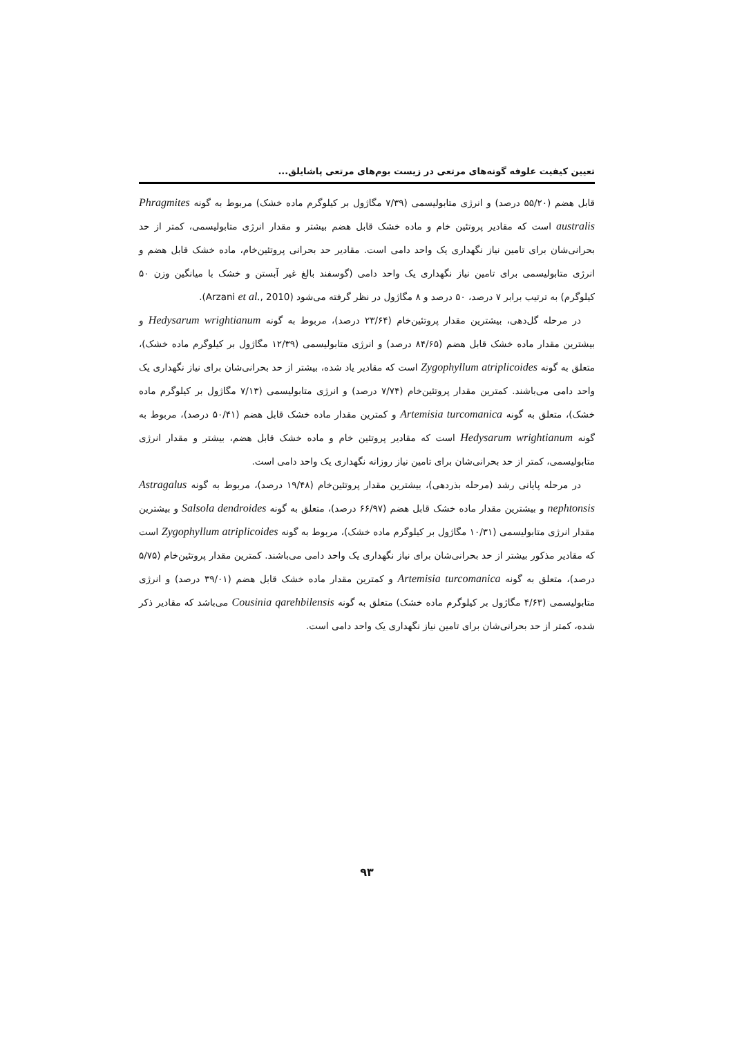تعیین کیفیت علوفه گونه‌های مرتعی در زیست بوم‌های مرتعی پاشایلق...
قابل هضم (۵۵/۲۰ درصد) و انرژی متابولیسمی (۷/۳۹ مگاژول بر کیلوگرم ماده خشک) مربوط به گونه Phragmites australis است که مقادیر پروتئین خام و ماده خشک قابل هضم بیشتر و مقدار انرژی متابولیسمی، کمتر از حد بحرانی‌شان برای تامین نیاز نگهداری یک واحد دامی است. مقادیر حد بحرانی پروتئین‌خام، ماده خشک قابل هضم و انرژی متابولیسمی برای تامین نیاز نگهداری یک واحد دامی (گوسفند بالغ غیر آبستن و خشک با میانگین وزن ۵۰ کیلوگرم) به ترتیب برابر ۷ درصد، ۵۰ درصد و ۸ مگاژول در نظر گرفته می‌شود (Arzani et al., 2010).
در مرحله گل‌دهی، بیشترین مقدار پروتئین‌خام (۲۳/۶۴ درصد)، مربوط به گونه Hedysarum wrightianum و بیشترین مقدار ماده خشک قابل هضم (۸۴/۶۵ درصد) و انرژی متابولیسمی (۱۲/۳۹ مگاژول بر کیلوگرم ماده خشک)، متعلق به گونه Zygophyllum atriplicoides است که مقادیر یاد شده، بیشتر از حد بحرانی‌شان برای نیاز نگهداری یک واحد دامی می‌باشند. کمترین مقدار پروتئین‌خام (۷/۷۴ درصد) و انرژی متابولیسمی (۷/۱۳ مگاژول بر کیلوگرم ماده خشک)، متعلق به گونه Artemisia turcomanica و کمترین مقدار ماده خشک قابل هضم (۵۰/۴۱ درصد)، مربوط به گونه Hedysarum wrightianum است که مقادیر پروتئین خام و ماده خشک قابل هضم، بیشتر و مقدار انرژی متابولیسمی، کمتر از حد بحرانی‌شان برای تامین نیاز روزانه نگهداری یک واحد دامی است.
در مرحله پایانی رشد (مرحله بذردهی)، بیشترین مقدار پروتئین‌خام (۱۹/۴۸ درصد)، مربوط به گونه Astragalus nephtonsis و بیشترین مقدار ماده خشک قابل هضم (۶۶/۹۷ درصد)، متعلق به گونه Salsola dendroides و بیشترین مقدار انرژی متابولیسمی (۱۰/۳۱ مگاژول بر کیلوگرم ماده خشک)، مربوط به گونه Zygophyllum atriplicoides است که مقادیر مذکور بیشتر از حد بحرانی‌شان برای نیاز نگهداری یک واحد دامی می‌باشند. کمترین مقدار پروتئین‌خام (۵/۷۵ درصد)، متعلق به گونه Artemisia turcomanica و کمترین مقدار ماده خشک قابل هضم (۳۹/۰۱ درصد) و انرژی متابولیسمی (۴/۶۳ مگاژول بر کیلوگرم ماده خشک) متعلق به گونه Cousinia qarehbilensis می‌باشد که مقادیر ذکر شده، کمتر از حد بحرانی‌شان برای تامین نیاز نگهداری یک واحد دامی است.
۹۳